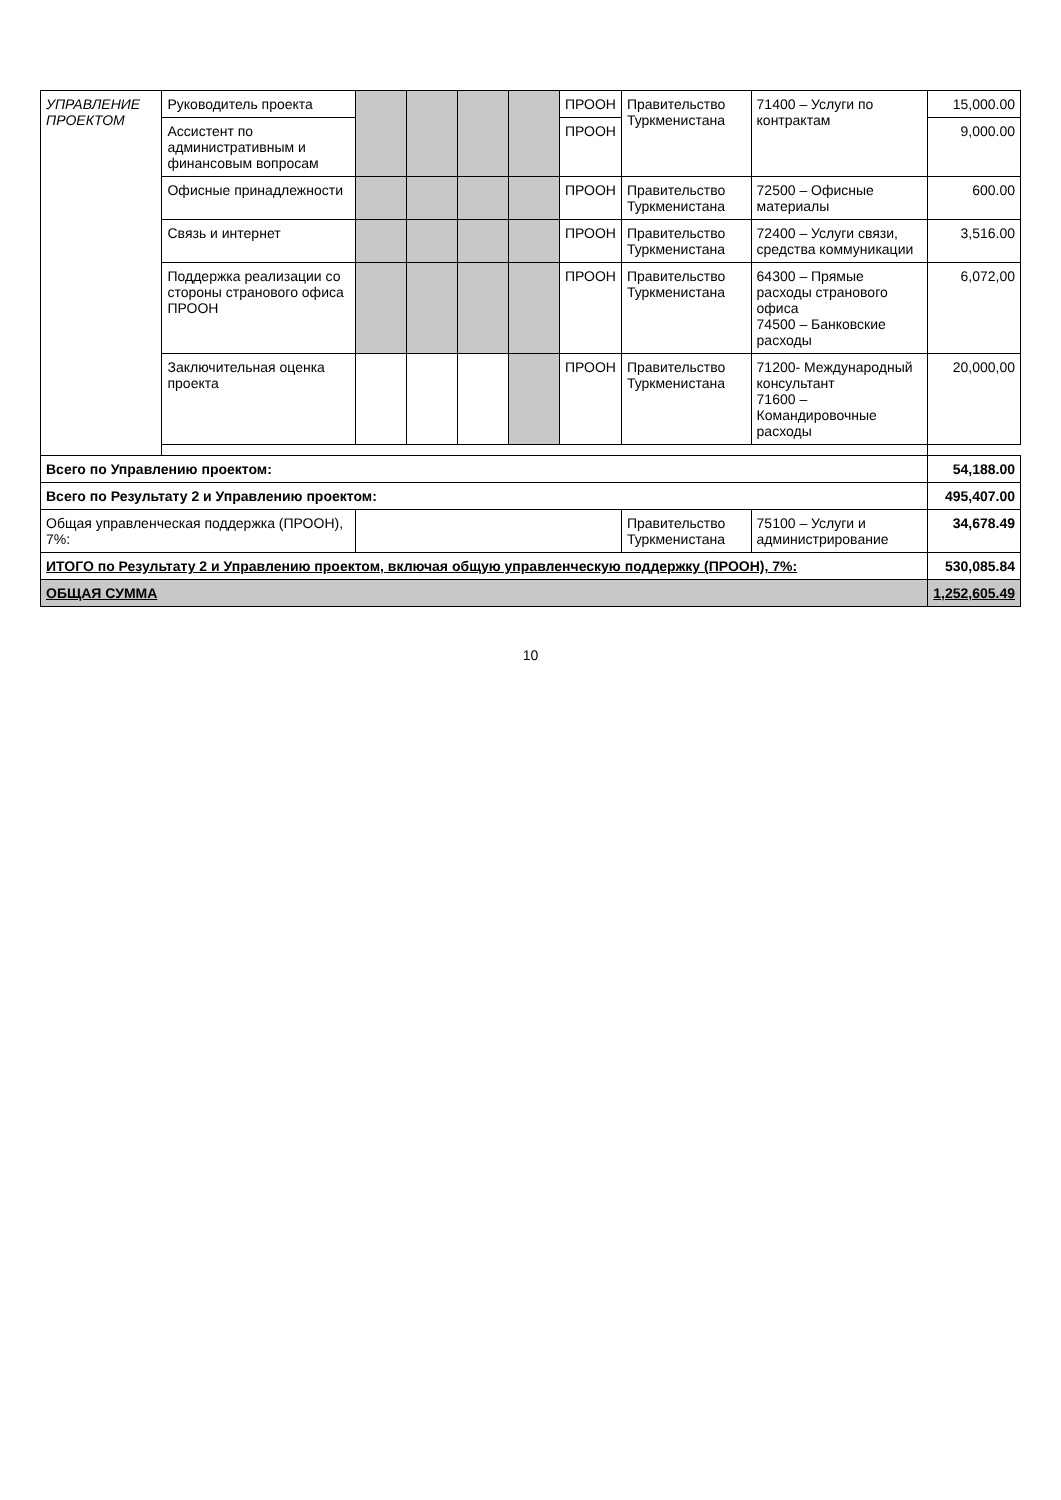| УПРАВЛЕНИЕ ПРОЕКТОМ | Руководитель проекта | | | | | ПРООН | Правительство Туркменистана | 71400 – Услуги по контрактам | 15,000.00 |
| | Ассистент по административным и финансовым вопросам | | | | | ПРООН | | | 9,000.00 |
| | Офисные принадлежности | | | | | ПРООН | Правительство Туркменистана | 72500 – Офисные материалы | 600.00 |
| | Связь и интернет | | | | | ПРООН | Правительство Туркменистана | 72400 – Услуги связи, средства коммуникации | 3,516.00 |
| | Поддержка реализации со стороны странового офиса ПРООН | | | | | ПРООН | Правительство Туркменистана | 64300 – Прямые расходы странового офиса 74500 – Банковские расходы | 6,072,00 |
| | Заключительная оценка проекта | | | | | ПРООН | Правительство Туркменистана | 71200- Международный консультант 71600 – Командировочные расходы | 20,000,00 |
| Всего по Управлению проектом: | | | | | | | | | 54,188.00 |
| Всего по Результату 2 и Управлению проектом: | | | | | | | | | 495,407.00 |
| Общая управленческая поддержка (ПРООН), 7%: | | | | | | | Правительство Туркменистана | 75100 – Услуги и администрирование | 34,678.49 |
| ИТОГО по Результату 2 и Управлению проектом, включая общую управленческую поддержку (ПРООН), 7%: | | | | | | | | | 530,085.84 |
| ОБЩАЯ СУММА | | | | | | | | | 1,252,605.49 |
10